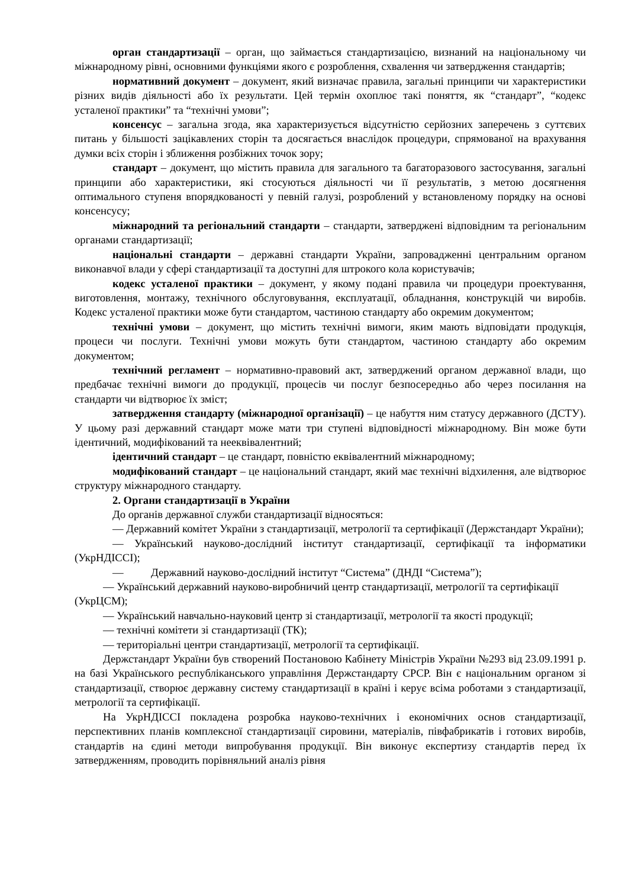орган стандартизації – орган, що займається стандартизацією, визнаний на національному чи міжнародному рівні, основними функціями якого є розроблення, схвалення чи затвердження стандартів;
нормативний документ – документ, який визначає правила, загальні принципи чи характеристики різних видів діяльності або їх результати. Цей термін охоплює такі поняття, як “стандарт”, “кодекс усталеної практики” та “технічні умови”;
консенсус – загальна згода, яка характеризується відсутністю серйозних заперечень з суттєвих питань у більшості зацікавлених сторін та досягається внаслідок процедури, спрямованої на врахування думки всіх сторін і зближення розбіжних точок зору;
стандарт – документ, що містить правила для загального та багаторазового застосування, загальні принципи або характеристики, які стосуються діяльності чи її результатів, з метою досягнення оптимального ступеня впорядкованості у певній галузі, розроблений у встановленому порядку на основі консенсусу;
міжнародний та регіональний стандарти – стандарти, затверджені відповідним та регіональним органами стандартизації;
національні стандарти – державні стандарти України, запровадженні центральним органом виконавчої влади у сфері стандартизації та доступні для штрокого кола користувачів;
кодекс усталеної практики – документ, у якому подані правила чи процедури проектування, виготовлення, монтажу, технічного обслуговування, експлуатації, обладнання, конструкцій чи виробів. Кодекс усталеної практики може бути стандартом, частиною стандарту або окремим документом;
технічні умови – документ, що містить технічні вимоги, яким мають відповідати продукція, процеси чи послуги. Технічні умови можуть бути стандартом, частиною стандарту або окремим документом;
технічний регламент – нормативно-правовий акт, затверджений органом державної влади, що предбачає технічні вимоги до продукції, процесів чи послуг безпосередньо або через посилання на стандарти чи відтворює їх зміст;
затвердження стандарту (міжнародної організації) – це набуття ним статусу державного (ДСТУ). У цьому разі державний стандарт може мати три ступені відповідності міжнародному. Він може бути ідентичний, модифікований та нееквівалентний;
ідентичний стандарт – це стандарт, повністю еквівалентний міжнародному;
модифікований стандарт – це національний стандарт, який має технічні відхилення, але відтворює структуру міжнародного стандарту.
2. Органи стандартизації в України
До органів державної служби стандартизації відносяться:
— Державний комітет України з стандартизації, метрології та сертифікації (Держстандарт України);
— Український науково-дослідний інститут стандартизації, сертифікації та інформатики (УкрНДІССІ);
— Державний науково-дослідний інститут “Система” (ДНДІ “Система”);
— Український державний науково-виробничий центр стандартизації, метрології та сертифікації (УкрЦСМ);
— Український навчально-науковий центр зі стандартизації, метрології та якості продукції;
— технічні комітети зі стандартизації (ТК);
— територіальні центри стандартизації, метрології та сертифікації.
Держстандарт України був створений Постановою Кабінету Міністрів України №293 від 23.09.1991 р. на базі Українського республіканського управління Держстандарту СРСР. Він є національним органом зі стандартизації, створює державну систему стандартизації в країні і керує всіма роботами з стандартизації, метрології та сертифікації.
На УкрНДІССІ покладена розробка науково-технічних і економічних основ стандартизації, перспективних планів комплексної стандартизації сировини, матеріалів, півфабрикатів і готових виробів, стандартів на єдині методи випробування продукції. Він виконує експертизу стандартів перед їх затвердженням, проводить порівняльний аналіз рівня